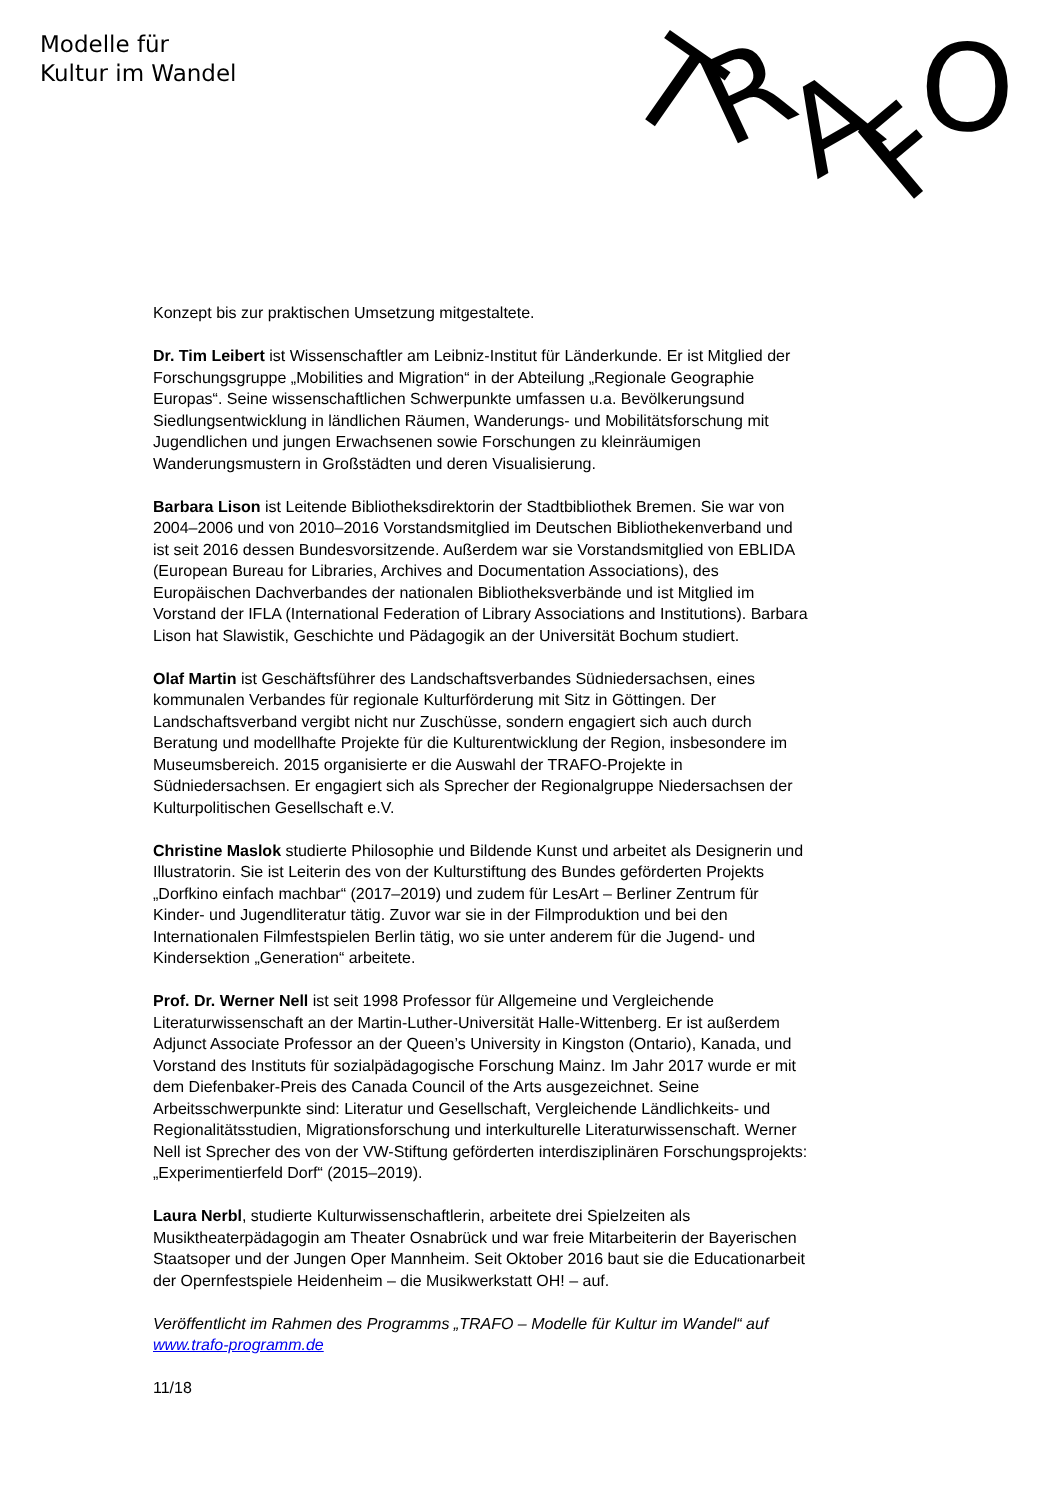Modelle für
Kultur im Wandel
T
R
A
F
O
Konzept bis zur praktischen Umsetzung mitgestaltete.
Dr. Tim Leibert ist Wissenschaftler am Leibniz-Institut für Länderkunde. Er ist Mitglied der Forschungsgruppe „Mobilities and Migration“ in der Abteilung „Regionale Geographie Europas“. Seine wissenschaftlichen Schwerpunkte umfassen u.a. Bevölkerungsund Siedlungsentwicklung in ländlichen Räumen, Wanderungs- und Mobilitätsforschung mit Jugendlichen und jungen Erwachsenen sowie Forschungen zu kleinräumigen Wanderungsmustern in Großstädten und deren Visualisierung.
Barbara Lison ist Leitende Bibliotheksdirektorin der Stadtbibliothek Bremen. Sie war von 2004–2006 und von 2010–2016 Vorstandsmitglied im Deutschen Bibliothekenverband und ist seit 2016 dessen Bundesvorsitzende. Außerdem war sie Vorstandsmitglied von EBLIDA (European Bureau for Libraries, Archives and Documentation Associations), des Europäischen Dachverbandes der nationalen Bibliotheksverbände und ist Mitglied im Vorstand der IFLA (International Federation of Library Associations and Institutions). Barbara Lison hat Slawistik, Geschichte und Pädagogik an der Universität Bochum studiert.
Olaf Martin ist Geschäftsführer des Landschaftsverbandes Südniedersachsen, eines kommunalen Verbandes für regionale Kulturförderung mit Sitz in Göttingen. Der Landschaftsverband vergibt nicht nur Zuschüsse, sondern engagiert sich auch durch Beratung und modellhafte Projekte für die Kulturentwicklung der Region, insbesondere im Museumsbereich. 2015 organisierte er die Auswahl der TRAFO-Projekte in Südniedersachsen. Er engagiert sich als Sprecher der Regionalgruppe Niedersachsen der Kulturpolitischen Gesellschaft e.V.
Christine Maslok studierte Philosophie und Bildende Kunst und arbeitet als Designerin und Illustratorin. Sie ist Leiterin des von der Kulturstiftung des Bundes geförderten Projekts „Dorfkino einfach machbar“ (2017–2019) und zudem für LesArt – Berliner Zentrum für Kinder- und Jugendliteratur tätig. Zuvor war sie in der Filmproduktion und bei den Internationalen Filmfestspielen Berlin tätig, wo sie unter anderem für die Jugend- und Kindersektion „Generation“ arbeitete.
Prof. Dr. Werner Nell ist seit 1998 Professor für Allgemeine und Vergleichende Literaturwissenschaft an der Martin-Luther-Universität Halle-Wittenberg. Er ist außerdem Adjunct Associate Professor an der Queen’s University in Kingston (Ontario), Kanada, und Vorstand des Instituts für sozialpädagogische Forschung Mainz. Im Jahr 2017 wurde er mit dem Diefenbaker-Preis des Canada Council of the Arts ausgezeichnet. Seine Arbeitsschwerpunkte sind: Literatur und Gesellschaft, Vergleichende Ländlichkeits- und Regionalitätsstudien, Migrationsforschung und interkulturelle Literaturwissenschaft. Werner Nell ist Sprecher des von der VW-Stiftung geförderten interdisziplinären Forschungsprojekts: „Experimentierfeld Dorf“ (2015–2019).
Laura Nerbl, studierte Kulturwissenschaftlerin, arbeitete drei Spielzeiten als Musiktheaterpädagogin am Theater Osnabrück und war freie Mitarbeiterin der Bayerischen Staatsoper und der Jungen Oper Mannheim. Seit Oktober 2016 baut sie die Educationarbeit der Opernfestspiele Heidenheim – die Musikwerkstatt OH! – auf.
Veröffentlicht im Rahmen des Programms „TRAFO – Modelle für Kultur im Wandel“ auf www.trafo-programm.de
11/18